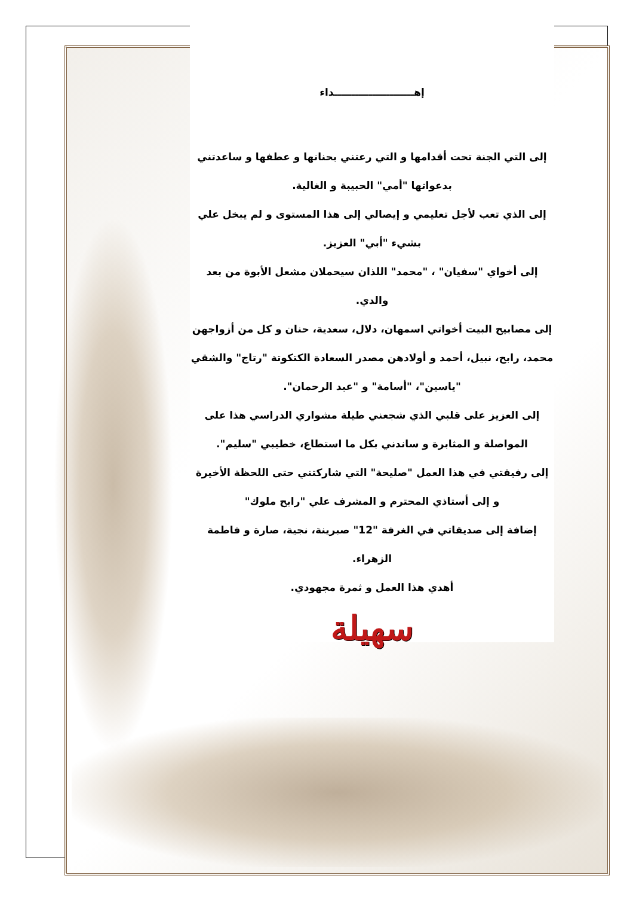إهـــــــــــــــــــــــداء
إلى التي الجنة تحت أقدامها و التي رعتني بحنانها و عطفها و ساعدتني بدعواتها "أمي" الحبيبة و الغالية.
إلى الذي تعب لأجل تعليمي و إيصالي إلى هذا المستوى و لم يبخل علي بشيء "أبي" العزيز.
إلى أخواي "سفيان" ، "محمد" اللذان سيحملان مشعل الأبوة من بعد والدي.
إلى مصابيح البيت أخواتي اسمهان، دلال، سعدية، حنان و كل من أزواجهن محمد، رابح، نبيل، أحمد و أولادهن مصدر السعادة الكتكوتة "رتاج" والشقي "ياسين"، "أسامة" و "عبد الرحمان".
إلى العزيز على قلبي الذي شجعني طيلة مشواري الدراسي هذا على المواصلة و المثابرة و ساندني بكل ما استطاع، خطيبي "سليم".
إلى رفيقتي في هذا العمل "صليحة" التي شاركتني حتى اللحظة الأخيرة
و إلى أستاذي المحترم و المشرف علي "رابح ملوك"
إضافة إلى صديقاتي في الغرفة "12" صبرينة، نجية، صارة و فاطمة الزهراء.
أهدي هذا العمل و ثمرة مجهودي.
سهيلة